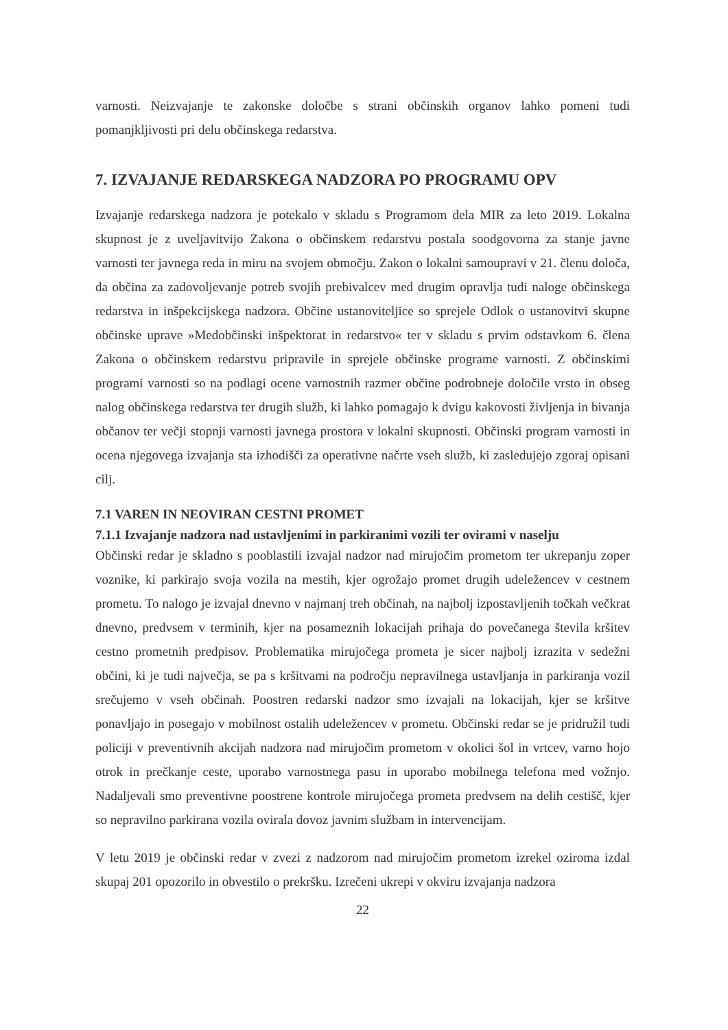varnosti. Neizvajanje te zakonske določbe s strani občinskih organov lahko pomeni tudi pomanjkljivosti pri delu občinskega redarstva.
7. IZVAJANJE REDARSKEGA NADZORA PO PROGRAMU OPV
Izvajanje redarskega nadzora je potekalo v skladu s Programom dela MIR za leto 2019. Lokalna skupnost je z uveljavitvijo Zakona o občinskem redarstvu postala soodgovorna za stanje javne varnosti ter javnega reda in miru na svojem območju. Zakon o lokalni samoupravi v 21. členu določa, da občina za zadovoljevanje potreb svojih prebivalcev med drugim opravlja tudi naloge občinskega redarstva in inšpekcijskega nadzora. Občine ustanoviteljice so sprejele Odlok o ustanovitvi skupne občinske uprave »Medobčinski inšpektorat in redarstvo« ter v skladu s prvim odstavkom 6. člena Zakona o občinskem redarstvu pripravile in sprejele občinske programe varnosti. Z občinskimi programi varnosti so na podlagi ocene varnostnih razmer občine podrobneje določile vrsto in obseg nalog občinskega redarstva ter drugih služb, ki lahko pomagajo k dvigu kakovosti življenja in bivanja občanov ter večji stopnji varnosti javnega prostora v lokalni skupnosti. Občinski program varnosti in ocena njegovega izvajanja sta izhodišči za operativne načrte vseh služb, ki zasledujejo zgoraj opisani cilj.
7.1 VAREN IN NEOVIRAN CESTNI PROMET
7.1.1 Izvajanje nadzora nad ustavljenimi in parkiranimi vozili ter ovirami v naselju
Občinski redar je skladno s pooblastili izvajal nadzor nad mirujočim prometom ter ukrepanju zoper voznike, ki parkirajo svoja vozila na mestih, kjer ogrožajo promet drugih udeležencev v cestnem prometu. To nalogo je izvajal dnevno v najmanj treh občinah, na najbolj izpostavljenih točkah večkrat dnevno, predvsem v terminih, kjer na posameznih lokacijah prihaja do povečanega števila kršitev cestno prometnih predpisov. Problematika mirujočega prometa je sicer najbolj izrazita v sedežni občini, ki je tudi največja, se pa s kršitvami na področju nepravilnega ustavljanja in parkiranja vozil srečujemo v vseh občinah. Poostren redarski nadzor smo izvajali na lokacijah, kjer se kršitve ponavljajo in posegajo v mobilnost ostalih udeležencev v prometu. Občinski redar se je pridružil tudi policiji v preventivnih akcijah nadzora nad mirujočim prometom v okolici šol in vrtcev, varno hojo otrok in prečkanje ceste, uporabo varnostnega pasu in uporabo mobilnega telefona med vožnjo. Nadaljevali smo preventivne poostrene kontrole mirujočega prometa predvsem na delih cestišč, kjer so nepravilno parkirana vozila ovirala dovoz javnim službam in intervencijam.
V letu 2019 je občinski redar v zvezi z nadzorom nad mirujočim prometom izrekel oziroma izdal skupaj 201 opozorilo in obvestilo o prekršku. Izrečeni ukrepi v okviru izvajanja nadzora
22